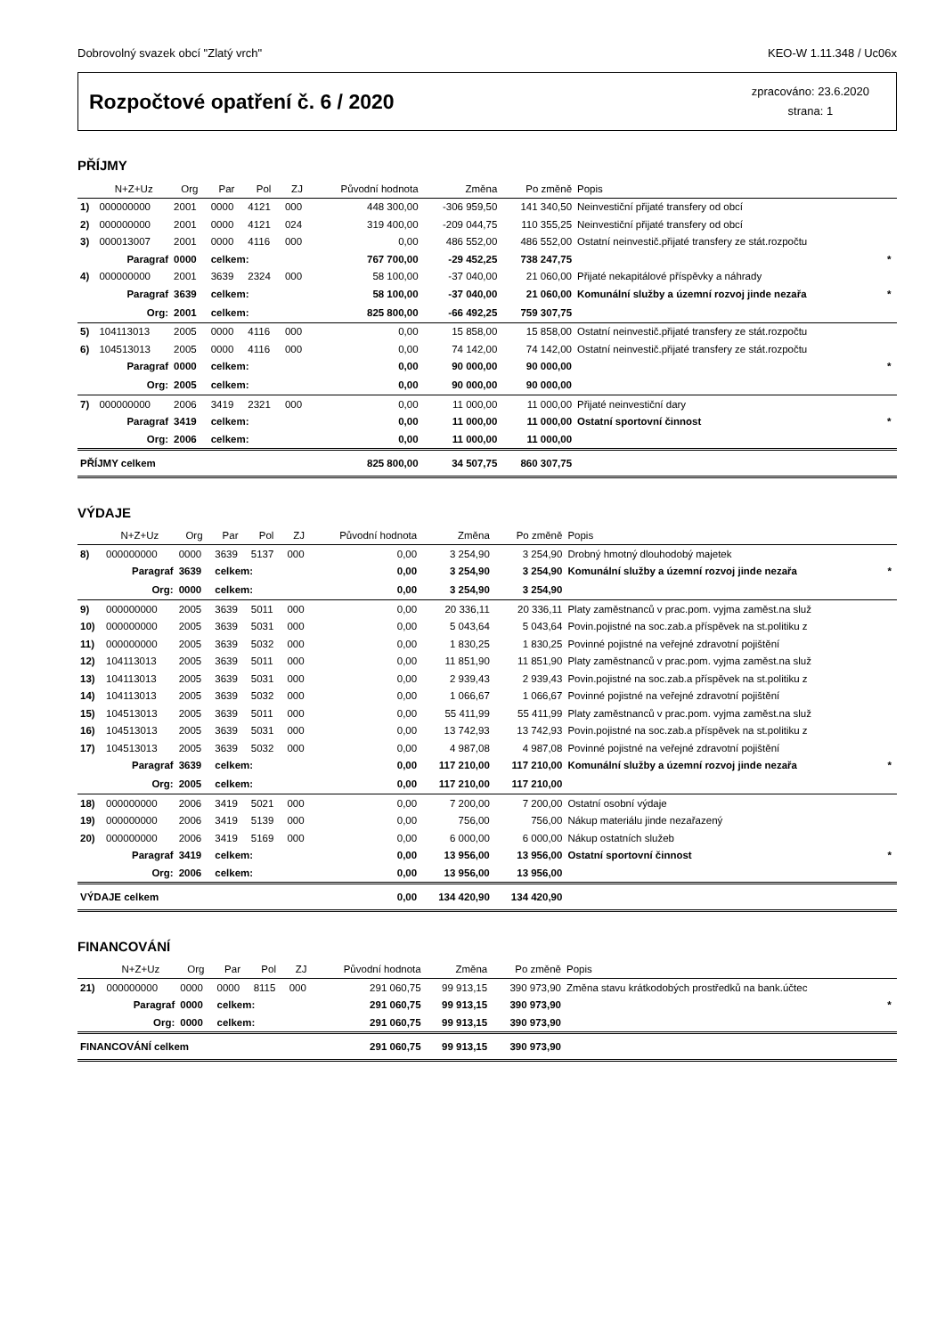Dobrovolný svazek obcí "Zlatý vrch" KEO-W 1.11.348 / Uc06x
Rozpočtové opatření č. 6 / 2020
zpracováno: 23.6.2020
strana: 1
PŘÍJMY
| | N+Z+Uz | Org | Par | Pol | ZJ | Původní hodnota | Změna | Po změně | Popis | |
| --- | --- | --- | --- | --- | --- | --- | --- | --- | --- | --- |
| 1) | 000000000 | 2001 | 0000 | 4121 | 000 | 448 300,00 | -306 959,50 | 141 340,50 | Neinvestiční přijaté transfery od obcí | |
| 2) | 000000000 | 2001 | 0000 | 4121 | 024 | 319 400,00 | -209 044,75 | 110 355,25 | Neinvestiční přijaté transfery od obcí | |
| 3) | 000013007 | 2001 | 0000 | 4116 | 000 | 0,00 | 486 552,00 | 486 552,00 | Ostatní neinvestič.přijaté transfery ze stát.rozpočtu | |
| | Paragraf | 0000 | celkem: | | | 767 700,00 | -29 452,25 | 738 247,75 | | * |
| 4) | 000000000 | 2001 | 3639 | 2324 | 000 | 58 100,00 | -37 040,00 | 21 060,00 | Přijaté nekapitálové příspěvky a náhrady | |
| | Paragraf | 3639 | celkem: | | | 58 100,00 | -37 040,00 | 21 060,00 | Komunální služby a územní rozvoj jinde nezařa | * |
| | Org: | 2001 | celkem: | | | 825 800,00 | -66 492,25 | 759 307,75 | | |
| 5) | 104113013 | 2005 | 0000 | 4116 | 000 | 0,00 | 15 858,00 | 15 858,00 | Ostatní neinvestič.přijaté transfery ze stát.rozpočtu | |
| 6) | 104513013 | 2005 | 0000 | 4116 | 000 | 0,00 | 74 142,00 | 74 142,00 | Ostatní neinvestič.přijaté transfery ze stát.rozpočtu | |
| | Paragraf | 0000 | celkem: | | | 0,00 | 90 000,00 | 90 000,00 | | * |
| | Org: | 2005 | celkem: | | | 0,00 | 90 000,00 | 90 000,00 | | |
| 7) | 000000000 | 2006 | 3419 | 2321 | 000 | 0,00 | 11 000,00 | 11 000,00 | Přijaté neinvestiční dary | |
| | Paragraf | 3419 | celkem: | | | 0,00 | 11 000,00 | 11 000,00 | Ostatní sportovní činnost | * |
| | Org: | 2006 | celkem: | | | 0,00 | 11 000,00 | 11 000,00 | | |
| PŘÍJMY celkem | | | | | | 825 800,00 | 34 507,75 | 860 307,75 | | |
VÝDAJE
| | N+Z+Uz | Org | Par | Pol | ZJ | Původní hodnota | Změna | Po změně | Popis | |
| --- | --- | --- | --- | --- | --- | --- | --- | --- | --- | --- |
| 8) | 000000000 | 0000 | 3639 | 5137 | 000 | 0,00 | 3 254,90 | 3 254,90 | Drobný hmotný dlouhodobý majetek | |
| | Paragraf | 3639 | celkem: | | | 0,00 | 3 254,90 | 3 254,90 | Komunální služby a územní rozvoj jinde nezařa | * |
| | Org: | 0000 | celkem: | | | 0,00 | 3 254,90 | 3 254,90 | | |
| 9) | 000000000 | 2005 | 3639 | 5011 | 000 | 0,00 | 20 336,11 | 20 336,11 | Platy zaměstnanců v prac.pom. vyjma zaměst.na služ | |
| 10) | 000000000 | 2005 | 3639 | 5031 | 000 | 0,00 | 5 043,64 | 5 043,64 | Povin.pojistné na soc.zab.a příspěvek na st.politiku z | |
| 11) | 000000000 | 2005 | 3639 | 5032 | 000 | 0,00 | 1 830,25 | 1 830,25 | Povinné pojistné na veřejné zdravotní pojištění | |
| 12) | 104113013 | 2005 | 3639 | 5011 | 000 | 0,00 | 11 851,90 | 11 851,90 | Platy zaměstnanců v prac.pom. vyjma zaměst.na služ | |
| 13) | 104113013 | 2005 | 3639 | 5031 | 000 | 0,00 | 2 939,43 | 2 939,43 | Povin.pojistné na soc.zab.a příspěvek na st.politiku z | |
| 14) | 104113013 | 2005 | 3639 | 5032 | 000 | 0,00 | 1 066,67 | 1 066,67 | Povinné pojistné na veřejné zdravotní pojištění | |
| 15) | 104513013 | 2005 | 3639 | 5011 | 000 | 0,00 | 55 411,99 | 55 411,99 | Platy zaměstnanců v prac.pom. vyjma zaměst.na služ | |
| 16) | 104513013 | 2005 | 3639 | 5031 | 000 | 0,00 | 13 742,93 | 13 742,93 | Povin.pojistné na soc.zab.a příspěvek na st.politiku z | |
| 17) | 104513013 | 2005 | 3639 | 5032 | 000 | 0,00 | 4 987,08 | 4 987,08 | Povinné pojistné na veřejné zdravotní pojištění | |
| | Paragraf | 3639 | celkem: | | | 0,00 | 117 210,00 | 117 210,00 | Komunální služby a územní rozvoj jinde nezařa | * |
| | Org: | 2005 | celkem: | | | 0,00 | 117 210,00 | 117 210,00 | | |
| 18) | 000000000 | 2006 | 3419 | 5021 | 000 | 0,00 | 7 200,00 | 7 200,00 | Ostatní osobní výdaje | |
| 19) | 000000000 | 2006 | 3419 | 5139 | 000 | 0,00 | 756,00 | 756,00 | Nákup materiálu jinde nezařazený | |
| 20) | 000000000 | 2006 | 3419 | 5169 | 000 | 0,00 | 6 000,00 | 6 000,00 | Nákup ostatních služeb | |
| | Paragraf | 3419 | celkem: | | | 0,00 | 13 956,00 | 13 956,00 | Ostatní sportovní činnost | * |
| | Org: | 2006 | celkem: | | | 0,00 | 13 956,00 | 13 956,00 | | |
| VÝDAJE celkem | | | | | | 0,00 | 134 420,90 | 134 420,90 | | |
FINANCOVÁNÍ
| | N+Z+Uz | Org | Par | Pol | ZJ | Původní hodnota | Změna | Po změně | Popis | |
| --- | --- | --- | --- | --- | --- | --- | --- | --- | --- | --- |
| 21) | 000000000 | 0000 | 0000 | 8115 | 000 | 291 060,75 | 99 913,15 | 390 973,90 | Změna stavu krátkodobých prostředků na bank.účtec | |
| | Paragraf | 0000 | celkem: | | | 291 060,75 | 99 913,15 | 390 973,90 | | * |
| | Org: | 0000 | celkem: | | | 291 060,75 | 99 913,15 | 390 973,90 | | |
| FINANCOVÁNÍ celkem | | | | | | 291 060,75 | 99 913,15 | 390 973,90 | | |